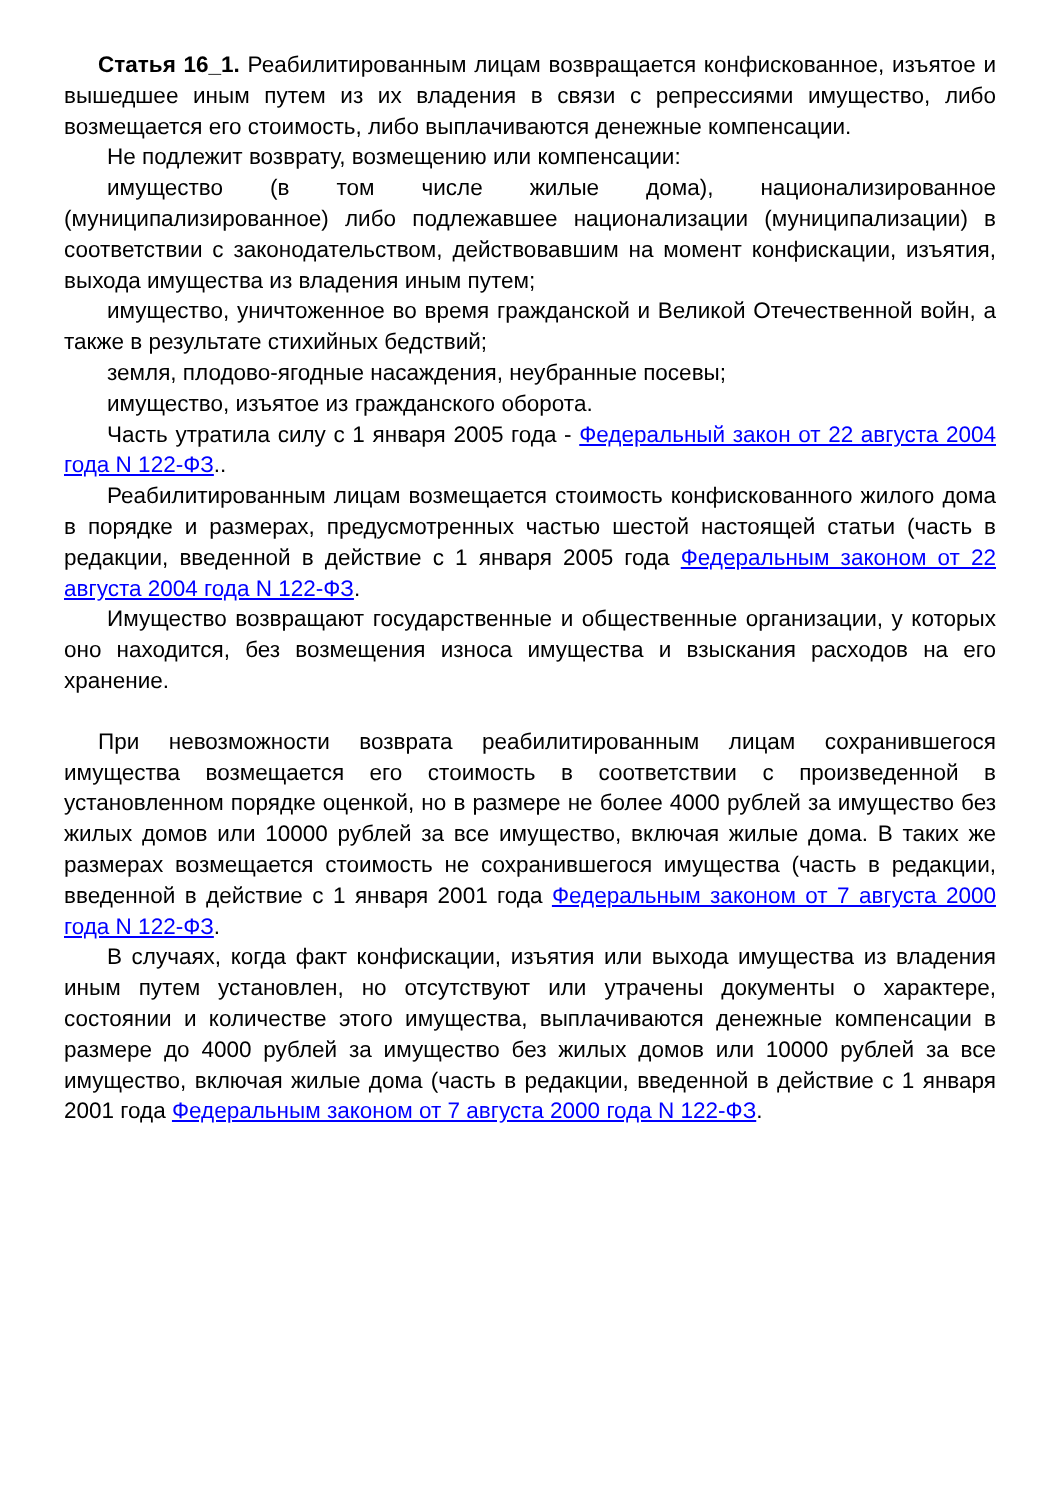Статья 16_1. Реабилитированным лицам возвращается конфискованное, изъятое и вышедшее иным путем из их владения в связи с репрессиями имущество, либо возмещается его стоимость, либо выплачиваются денежные компенсации.
Не подлежит возврату, возмещению или компенсации:
имущество (в том числе жилые дома), национализированное (муниципализированное) либо подлежавшее национализации (муниципализации) в соответствии с законодательством, действовавшим на момент конфискации, изъятия, выхода имущества из владения иным путем;
имущество, уничтоженное во время гражданской и Великой Отечественной войн, а также в результате стихийных бедствий;
земля, плодово-ягодные насаждения, неубранные посевы;
имущество, изъятое из гражданского оборота.
Часть утратила силу с 1 января 2005 года - Федеральный закон от 22 августа 2004 года N 122-ФЗ..
Реабилитированным лицам возмещается стоимость конфискованного жилого дома в порядке и размерах, предусмотренных частью шестой настоящей статьи (часть в редакции, введенной в действие с 1 января 2005 года Федеральным законом от 22 августа 2004 года N 122-ФЗ.
Имущество возвращают государственные и общественные организации, у которых оно находится, без возмещения износа имущества и взыскания расходов на его хранение.
При невозможности возврата реабилитированным лицам сохранившегося имущества возмещается его стоимость в соответствии с произведенной в установленном порядке оценкой, но в размере не более 4000 рублей за имущество без жилых домов или 10000 рублей за все имущество, включая жилые дома. В таких же размерах возмещается стоимость не сохранившегося имущества (часть в редакции, введенной в действие с 1 января 2001 года Федеральным законом от 7 августа 2000 года N 122-ФЗ.
В случаях, когда факт конфискации, изъятия или выхода имущества из владения иным путем установлен, но отсутствуют или утрачены документы о характере, состоянии и количестве этого имущества, выплачиваются денежные компенсации в размере до 4000 рублей за имущество без жилых домов или 10000 рублей за все имущество, включая жилые дома (часть в редакции, введенной в действие с 1 января 2001 года Федеральным законом от 7 августа 2000 года N 122-ФЗ.